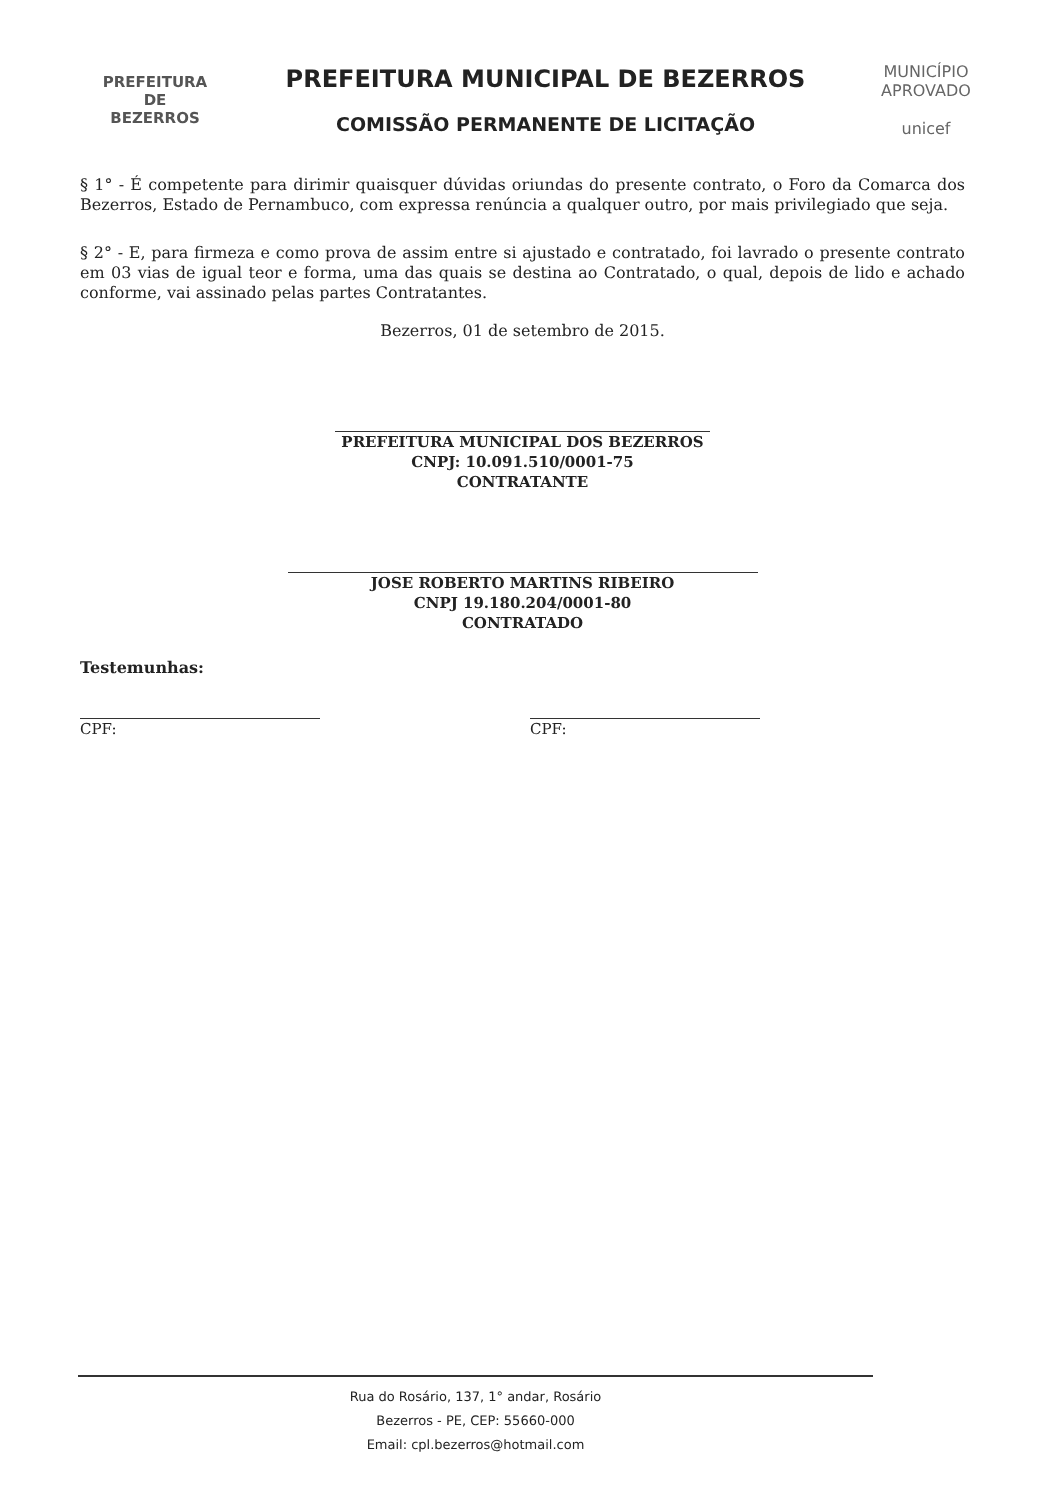PREFEITURA DE
BEZERROS
PREFEITURA MUNICIPAL DE BEZERROS
COMISSÃO PERMANENTE DE LICITAÇÃO
MUNICÍPIO APROVADO
unicef
§ 1° - É competente para dirimir quaisquer dúvidas oriundas do presente contrato, o Foro da Comarca dos Bezerros, Estado de Pernambuco, com expressa renúncia a qualquer outro, por mais privilegiado que seja.
§ 2° - E, para firmeza e como prova de assim entre si ajustado e contratado, foi lavrado o presente contrato em 03 vias de igual teor e forma, uma das quais se destina ao Contratado, o qual, depois de lido e achado conforme, vai assinado pelas partes Contratantes.
Bezerros, 01 de setembro de 2015.
PREFEITURA MUNICIPAL DOS BEZERROS
CNPJ: 10.091.510/0001-75
CONTRATANTE
JOSE ROBERTO MARTINS RIBEIRO
CNPJ 19.180.204/0001-80
CONTRATADO
Testemunhas:
CPF: CPF:
Rua do Rosário, 137, 1° andar, Rosário
Bezerros - PE, CEP: 55660-000
Email: cpl.bezerros@hotmail.com